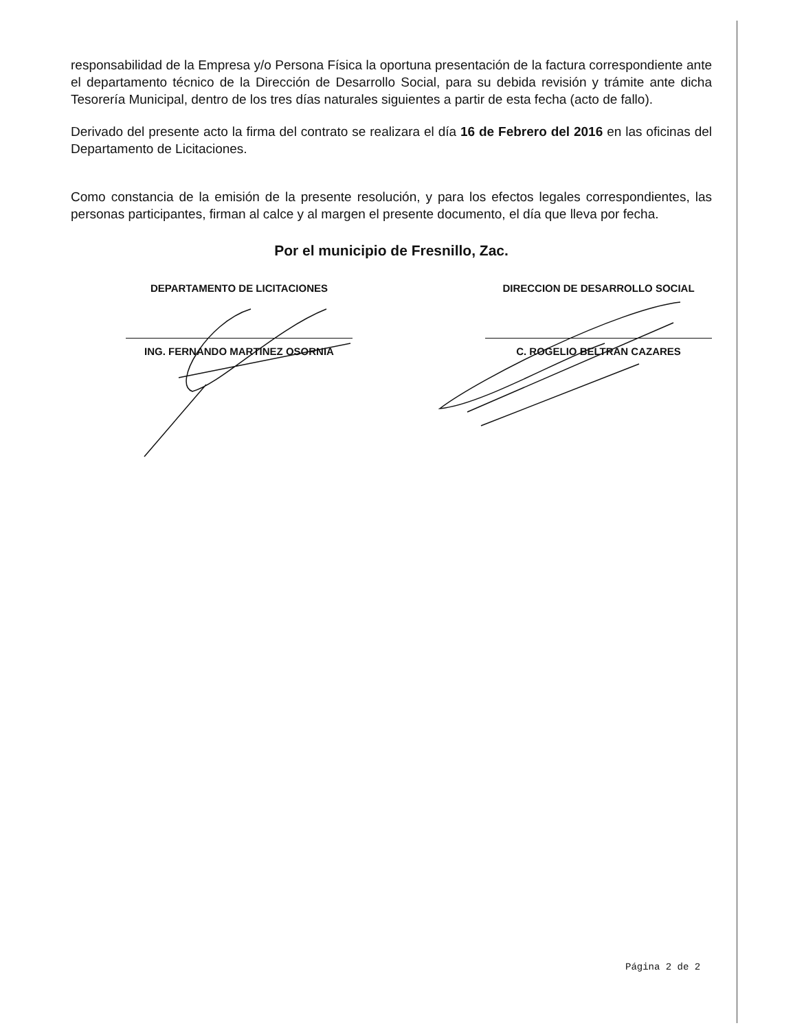responsabilidad de la Empresa y/o Persona Física la oportuna presentación de la factura correspondiente ante el departamento técnico de la Dirección de Desarrollo Social, para su debida revisión y trámite ante dicha Tesorería Municipal, dentro de los tres días naturales siguientes a partir de esta fecha (acto de fallo).
Derivado del presente acto la firma del contrato se realizara el día 16 de Febrero del 2016 en las oficinas del Departamento de Licitaciones.
Como constancia de la emisión de la presente resolución, y para los efectos legales correspondientes, las personas participantes, firman al calce y al margen el presente documento, el día que lleva por fecha.
Por el municipio de Fresnillo, Zac.
DEPARTAMENTO DE LICITACIONES
ING. FERNANDO MARTINEZ OSORNIA
DIRECCION DE DESARROLLO SOCIAL
C. ROGELIO BELTRAN CAZARES
Página 2 de 2